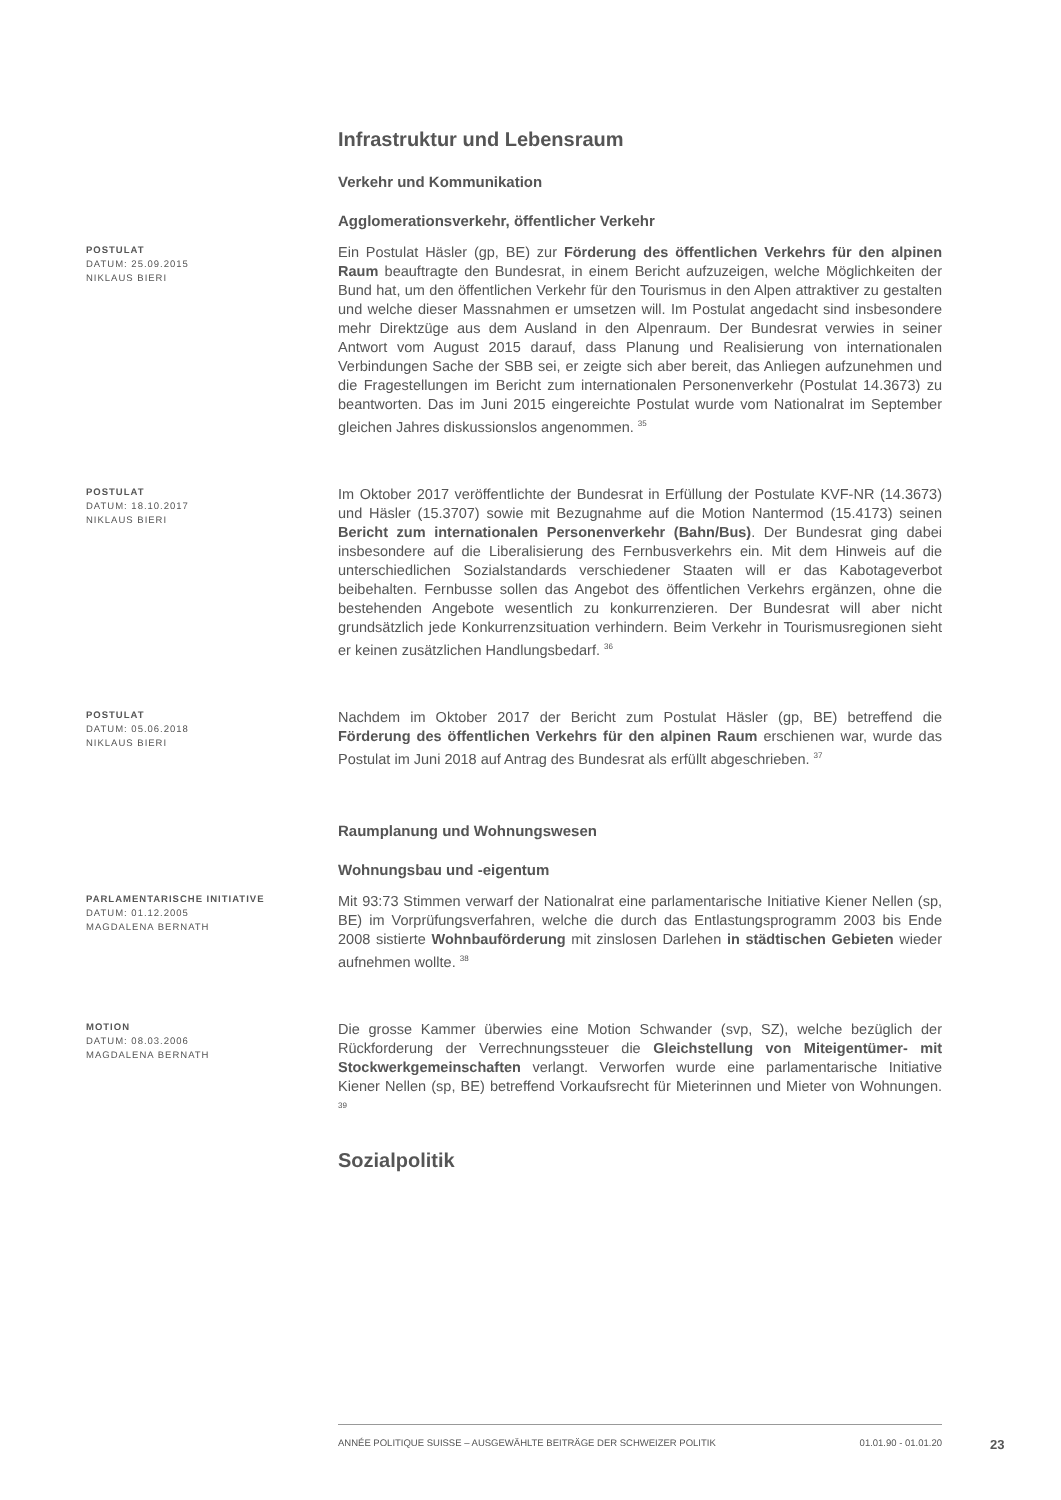Infrastruktur und Lebensraum
Verkehr und Kommunikation
Agglomerationsverkehr, öffentlicher Verkehr
POSTULAT
DATUM: 25.09.2015
NIKLAUS BIERI
Ein Postulat Häsler (gp, BE) zur Förderung des öffentlichen Verkehrs für den alpinen Raum beauftragte den Bundesrat, in einem Bericht aufzuzeigen, welche Möglichkeiten der Bund hat, um den öffentlichen Verkehr für den Tourismus in den Alpen attraktiver zu gestalten und welche dieser Massnahmen er umsetzen will. Im Postulat angedacht sind insbesondere mehr Direktzüge aus dem Ausland in den Alpenraum. Der Bundesrat verwies in seiner Antwort vom August 2015 darauf, dass Planung und Realisierung von internationalen Verbindungen Sache der SBB sei, er zeigte sich aber bereit, das Anliegen aufzunehmen und die Fragestellungen im Bericht zum internationalen Personenverkehr (Postulat 14.3673) zu beantworten. Das im Juni 2015 eingereichte Postulat wurde vom Nationalrat im September gleichen Jahres diskussionslos angenommen. <sup>35</sup>
POSTULAT
DATUM: 18.10.2017
NIKLAUS BIERI
Im Oktober 2017 veröffentlichte der Bundesrat in Erfüllung der Postulate KVF-NR (14.3673) und Häsler (15.3707) sowie mit Bezugnahme auf die Motion Nantermod (15.4173) seinen Bericht zum internationalen Personenverkehr (Bahn/Bus). Der Bundesrat ging dabei insbesondere auf die Liberalisierung des Fernbusverkehrs ein. Mit dem Hinweis auf die unterschiedlichen Sozialstandards verschiedener Staaten will er das Kabotageverbot beibehalten. Fernbusse sollen das Angebot des öffentlichen Verkehrs ergänzen, ohne die bestehenden Angebote wesentlich zu konkurrenzieren. Der Bundesrat will aber nicht grundsätzlich jede Konkurrenzsituation verhindern. Beim Verkehr in Tourismusregionen sieht er keinen zusätzlichen Handlungsbedarf. <sup>36</sup>
POSTULAT
DATUM: 05.06.2018
NIKLAUS BIERI
Nachdem im Oktober 2017 der Bericht zum Postulat Häsler (gp, BE) betreffend die Förderung des öffentlichen Verkehrs für den alpinen Raum erschienen war, wurde das Postulat im Juni 2018 auf Antrag des Bundesrat als erfüllt abgeschrieben. <sup>37</sup>
Raumplanung und Wohnungswesen
Wohnungsbau und -eigentum
PARLAMENTARISCHE INITIATIVE
DATUM: 01.12.2005
MAGDALENA BERNATH
Mit 93:73 Stimmen verwarf der Nationalrat eine parlamentarische Initiative Kiener Nellen (sp, BE) im Vorprüfungsverfahren, welche die durch das Entlastungsprogramm 2003 bis Ende 2008 sistierte Wohnbauförderung mit zinslosen Darlehen in städtischen Gebieten wieder aufnehmen wollte. <sup>38</sup>
MOTION
DATUM: 08.03.2006
MAGDALENA BERNATH
Die grosse Kammer überwies eine Motion Schwander (svp, SZ), welche bezüglich der Rückforderung der Verrechnungssteuer die Gleichstellung von Miteigentümer- mit Stockwerkgemeinschaften verlangt. Verworfen wurde eine parlamentarische Initiative Kiener Nellen (sp, BE) betreffend Vorkaufsrecht für Mieterinnen und Mieter von Wohnungen. <sup>39</sup>
Sozialpolitik
ANNÉE POLITIQUE SUISSE – AUSGEWÄHLTE BEITRÄGE DER SCHWEIZER POLITIK 01.01.90 - 01.01.20
23